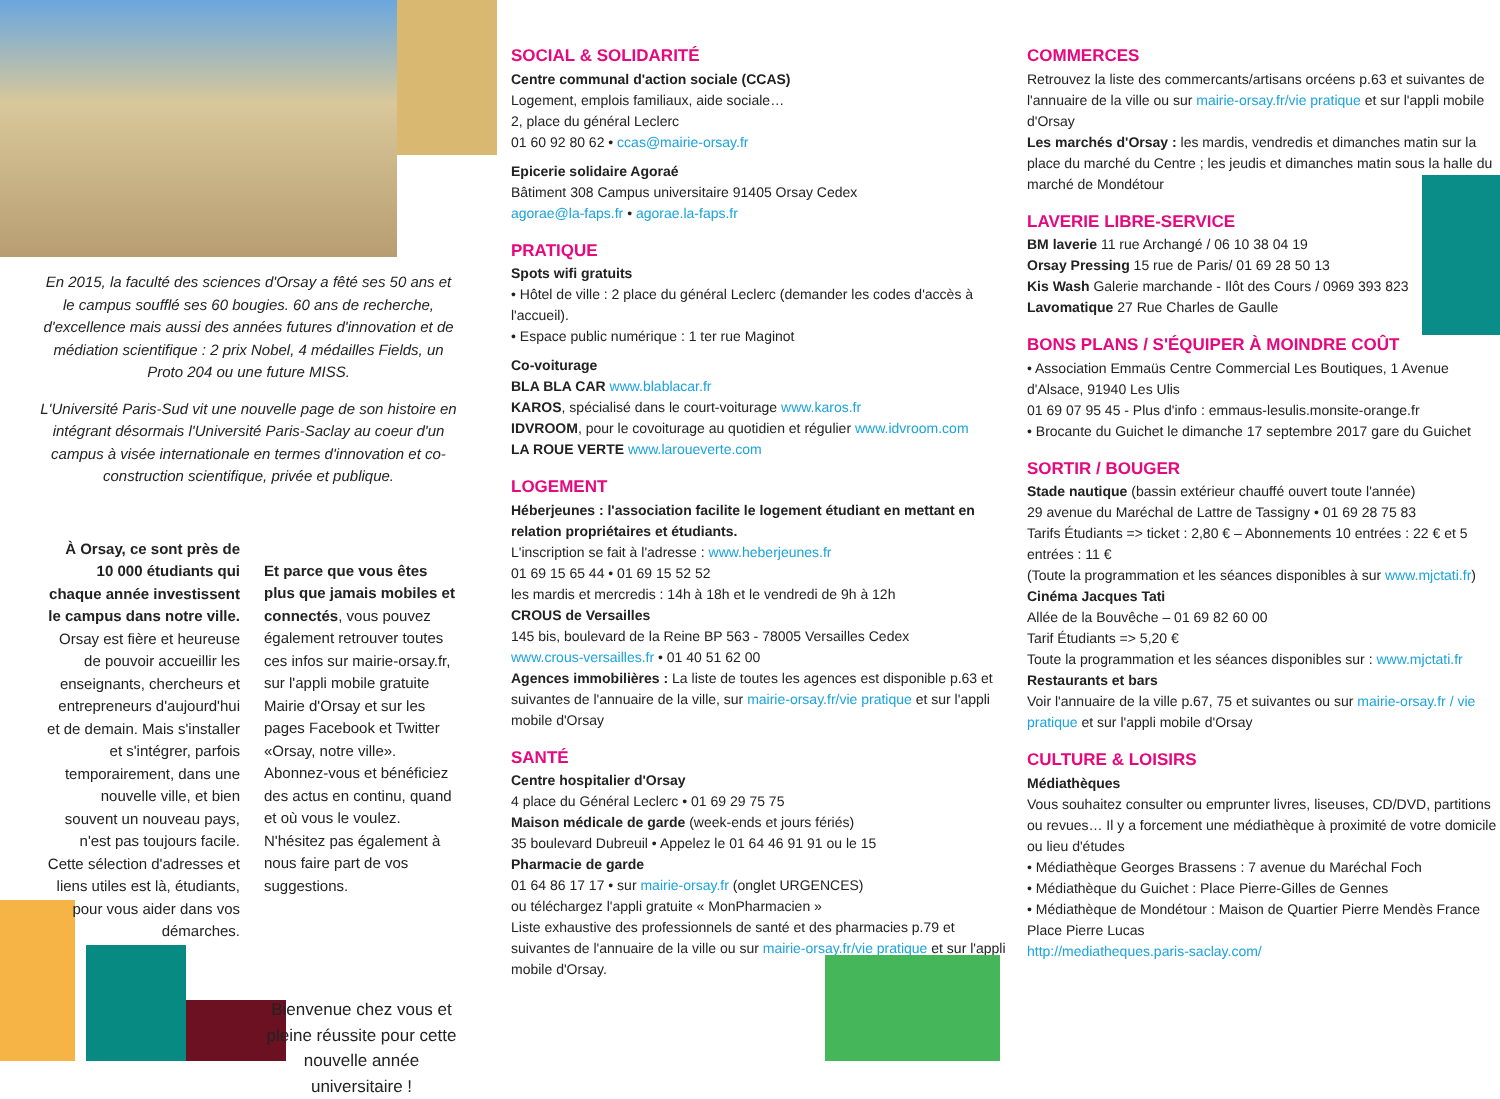En 2015, la faculté des sciences d'Orsay a fêté ses 50 ans et le campus soufflé ses 60 bougies. 60 ans de recherche, d'excellence mais aussi des années futures d'innovation et de médiation scientifique : 2 prix Nobel, 4 médailles Fields, un Proto 204 ou une future MISS.
L'Université Paris-Sud vit une nouvelle page de son histoire en intégrant désormais l'Université Paris-Saclay au coeur d'un campus à visée internationale en termes d'innovation et co-construction scientifique, privée et publique.
À Orsay, ce sont près de 10 000 étudiants qui chaque année investissent le campus dans notre ville. Orsay est fière et heureuse de pouvoir accueillir les enseignants, chercheurs et entrepreneurs d'aujourd'hui et de demain. Mais s'installer et s'intégrer, parfois temporairement, dans une nouvelle ville, et bien souvent un nouveau pays, n'est pas toujours facile. Cette sélection d'adresses et liens utiles est là, étudiants, pour vous aider dans vos démarches.
Et parce que vous êtes plus que jamais mobiles et connectés, vous pouvez également retrouver toutes ces infos sur mairie-orsay.fr, sur l'appli mobile gratuite Mairie d'Orsay et sur les pages Facebook et Twitter «Orsay, notre ville». Abonnez-vous et bénéficiez des actus en continu, quand et où vous le voulez. N'hésitez pas également à nous faire part de vos suggestions.
Bienvenue chez vous et pleine réussite pour cette nouvelle année universitaire !
SOCIAL & SOLIDARITÉ
Centre communal d'action sociale (CCAS)
Logement, emplois familiaux, aide sociale…
2, place du général Leclerc
01 60 92 80 62 • ccas@mairie-orsay.fr
Epicerie solidaire Agoraé
Bâtiment 308 Campus universitaire 91405 Orsay Cedex
agorae@la-faps.fr • agorae.la-faps.fr
PRATIQUE
Spots wifi gratuits
• Hôtel de ville : 2 place du général Leclerc (demander les codes d'accès à l'accueil).
• Espace public numérique : 1 ter rue Maginot
Co-voiturage
BLA BLA CAR www.blablacar.fr
KAROS, spécialisé dans le court-voiturage www.karos.fr
IDVROOM, pour le covoiturage au quotidien et régulier www.idvroom.com
LA ROUE VERTE www.laroueverte.com
LOGEMENT
Héberjeunes : l'association facilite le logement étudiant en mettant en relation propriétaires et étudiants.
L'inscription se fait à l'adresse : www.heberjeunes.fr
01 69 15 65 44 • 01 69 15 52 52
les mardis et mercredis : 14h à 18h et le vendredi de 9h à 12h
CROUS de Versailles
145 bis, boulevard de la Reine BP 563 - 78005 Versailles Cedex
www.crous-versailles.fr • 01 40 51 62 00
Agences immobilières : La liste de toutes les agences est disponible p.63 et suivantes de l'annuaire de la ville, sur mairie-orsay.fr/vie pratique et sur l'appli mobile d'Orsay
SANTÉ
Centre hospitalier d'Orsay
4 place du Général Leclerc • 01 69 29 75 75
Maison médicale de garde (week-ends et jours fériés)
35 boulevard Dubreuil • Appelez le 01 64 46 91 91 ou le 15
Pharmacie de garde
01 64 86 17 17 • sur mairie-orsay.fr (onglet URGENCES)
ou téléchargez l'appli gratuite « MonPharmacien »
Liste exhaustive des professionnels de santé et des pharmacies p.79 et suivantes de l'annuaire de la ville ou sur mairie-orsay.fr/vie pratique et sur l'appli mobile d'Orsay.
COMMERCES
Retrouvez la liste des commercants/artisans orcéens p.63 et suivantes de l'annuaire de la ville ou sur mairie-orsay.fr/vie pratique et sur l'appli mobile d'Orsay
Les marchés d'Orsay : les mardis, vendredis et dimanches matin sur la place du marché du Centre ; les jeudis et dimanches matin sous la halle du marché de Mondétour
LAVERIE LIBRE-SERVICE
BM laverie 11 rue Archangé / 06 10 38 04 19
Orsay Pressing 15 rue de Paris/ 01 69 28 50 13
Kis Wash Galerie marchande - Ilôt des Cours / 0969 393 823
Lavomatique 27 Rue Charles de Gaulle
BONS PLANS / S'ÉQUIPER À MOINDRE COÛT
• Association Emmaüs Centre Commercial Les Boutiques, 1 Avenue d'Alsace, 91940 Les Ulis
01 69 07 95 45 - Plus d'info : emmaus-lesulis.monsite-orange.fr
• Brocante du Guichet le dimanche 17 septembre 2017 gare du Guichet
SORTIR / BOUGER
Stade nautique (bassin extérieur chauffé ouvert toute l'année)
29 avenue du Maréchal de Lattre de Tassigny • 01 69 28 75 83
Tarifs Étudiants => ticket : 2,80 € – Abonnements 10 entrées : 22 € et 5 entrées : 11 €
(Toute la programmation et les séances disponibles à sur www.mjctati.fr)
Cinéma Jacques Tati
Allée de la Bouvêche – 01 69 82 60 00
Tarif Étudiants => 5,20 €
Toute la programmation et les séances disponibles sur : www.mjctati.fr
Restaurants et bars
Voir l'annuaire de la ville p.67, 75 et suivantes ou sur mairie-orsay.fr / vie pratique et sur l'appli mobile d'Orsay
CULTURE & LOISIRS
Médiathèques
Vous souhaitez consulter ou emprunter livres, liseuses, CD/DVD, partitions ou revues… Il y a forcement une médiathèque à proximité de votre domicile ou lieu d'études
• Médiathèque Georges Brassens : 7 avenue du Maréchal Foch
• Médiathèque du Guichet : Place Pierre-Gilles de Gennes
• Médiathèque de Mondétour : Maison de Quartier Pierre Mendès France Place Pierre Lucas
http://mediatheques.paris-saclay.com/